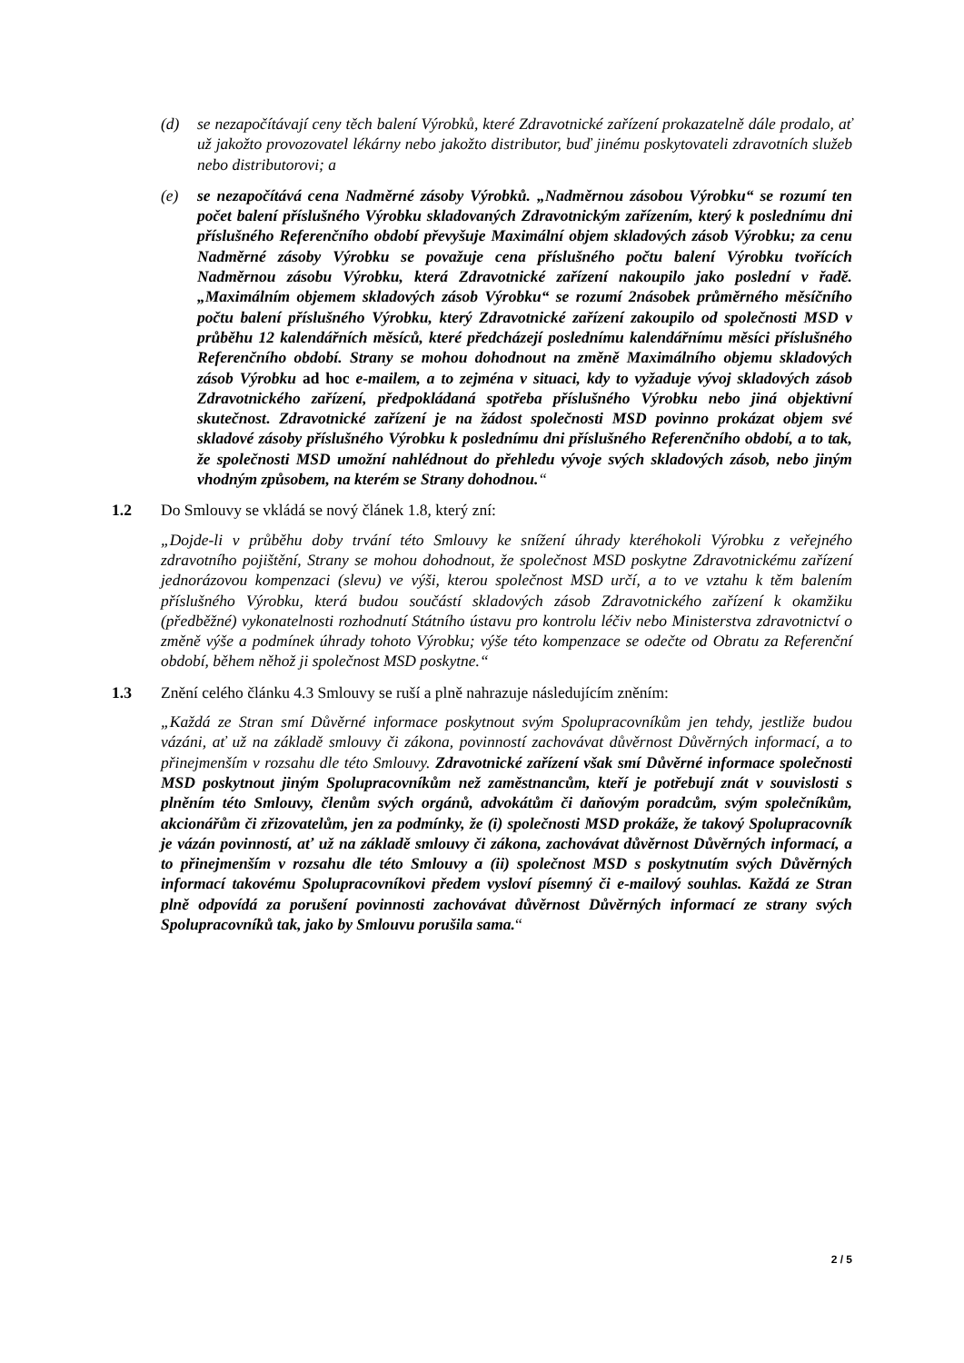(d) se nezapočítávají ceny těch balení Výrobků, které Zdravotnické zařízení prokazatelně dále prodalo, ať už jakožto provozovatel lékárny nebo jakožto distributor, buď jinému poskytovateli zdravotních služeb nebo distributorovi; a
(e) se nezapočítává cena Nadměrné zásoby Výrobků. „Nadměrnou zásobou Výrobku“ se rozumí ten počet balení příslušného Výrobku skladovaných Zdravotnickým zařízením, který k poslednímu dni příslušného Referenčního období převyšuje Maximální objem skladových zásob Výrobku; za cenu Nadměrné zásoby Výrobku se považuje cena příslušného počtu balení Výrobku tvořících Nadměrnou zásobu Výrobku, která Zdravotnické zařízení nakoupilo jako poslední v řadě. „Maximálním objemem skladových zásob Výrobku“ se rozumí 2násobek průměrného měsíčního počtu balení příslušného Výrobku, který Zdravotnické zařízení zakoupilo od společnosti MSD v průběhu 12 kalendářních měsíců, které předcházejí poslednímu kalendářnímu měsíci příslušného Referenčního období. Strany se mohou dohodnout na změně Maximálního objemu skladových zásob Výrobku ad hoc e-mailem, a to zejména v situaci, kdy to vyžaduje vývoj skladových zásob Zdravotnického zařízení, předpokládaná spotřeba příslušného Výrobku nebo jiná objektivní skutečnost. Zdravotnické zařízení je na žádost společnosti MSD povinno prokázat objem své skladové zásoby příslušného Výrobku k poslednímu dni příslušného Referenčního období, a to tak, že společnosti MSD umožní nahlédnout do přehledu vývoje svých skladových zásob, nebo jiným vhodným způsobem, na kterém se Strany dohodnou.“
1.2 Do Smlouvy se vkládá se nový článek 1.8, který zní:
„Dojde-li v průběhu doby trvání této Smlouvy ke snížení úhrady kteréhokoli Výrobku z veřejného zdravotního pojištění, Strany se mohou dohodnout, že společnost MSD poskytne Zdravotnickému zařízení jednorázovou kompenzaci (slevu) ve výši, kterou společnost MSD určí, a to ve vztahu k těm balením příslušného Výrobku, která budou součástí skladových zásob Zdravotnického zařízení k okamžiku (předběžné) vykonatelnosti rozhodnutí Státního ústavu pro kontrolu léčiv nebo Ministerstva zdravotnictví o změně výše a podmínek úhrady tohoto Výrobku; výše této kompenzace se odečte od Obratu za Referenční období, během něhož ji společnost MSD poskytne.“
1.3 Znění celého článku 4.3 Smlouvy se ruší a plně nahrazuje následujícím zněním:
„Každá ze Stran smí Důvěrné informace poskytnout svým Spolupracovníkům jen tehdy, jestliže budou vázáni, ať už na základě smlouvy či zákona, povinností zachovávat důvěrnost Důvěrných informací, a to přinejmenším v rozsahu dle této Smlouvy. Zdravotnické zařízení však smí Důvěrné informace společnosti MSD poskytnout jiným Spolupracovníkům než zaměstnancům, kteří je potřebují znát v souvislosti s plněním této Smlouvy, členům svých orgánů, advokátům či daňovým poradcům, svým společníkům, akcionářům či zřizovatelům, jen za podmínky, že (i) společnosti MSD prokáže, že takový Spolupracovník je vázán povinností, ať už na základě smlouvy či zákona, zachovávat důvěrnost Důvěrných informací, a to přinejmenším v rozsahu dle této Smlouvy a (ii) společnost MSD s poskytnutím svých Důvěrných informací takovému Spolupracovníkovi předem vysloví písemný či e-mailový souhlas. Každá ze Stran plně odpovídá za porušení povinnosti zachovávat důvěrnost Důvěrných informací ze strany svých Spolupracovníků tak, jako by Smlouvu porušila sama.“
2 / 5